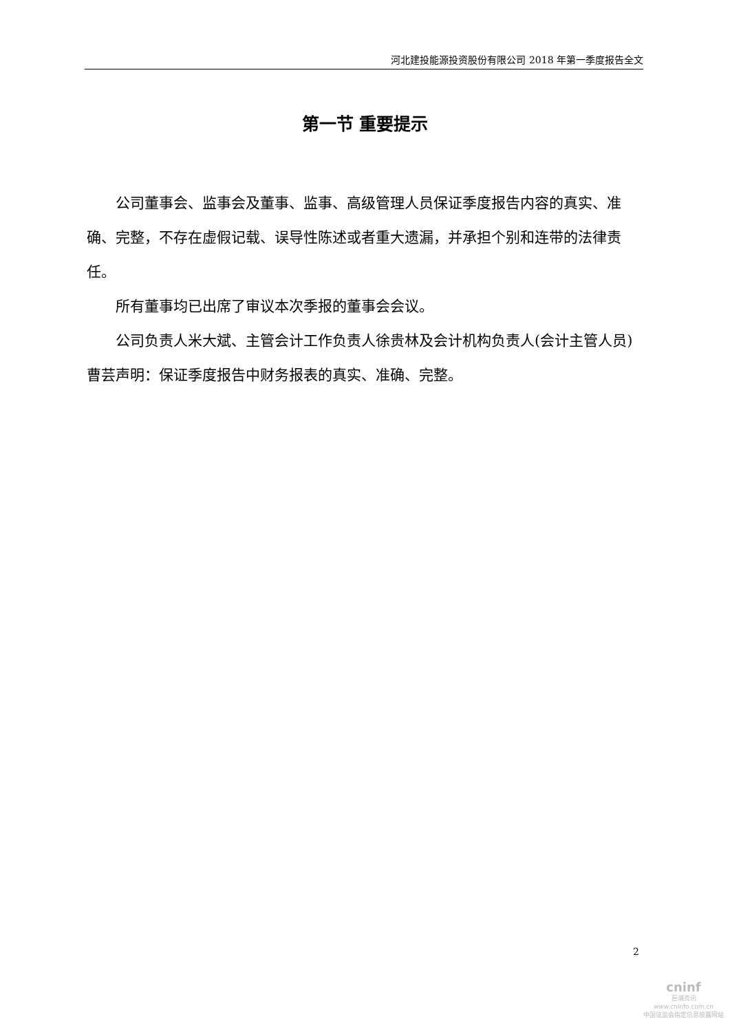河北建投能源投资股份有限公司 2018 年第一季度报告全文
第一节 重要提示
公司董事会、监事会及董事、监事、高级管理人员保证季度报告内容的真实、准确、完整，不存在虚假记载、误导性陈述或者重大遗漏，并承担个别和连带的法律责任。
所有董事均已出席了审议本次季报的董事会会议。
公司负责人米大斌、主管会计工作负责人徐贵林及会计机构负责人(会计主管人员)曹芸声明：保证季度报告中财务报表的真实、准确、完整。
2
cninf
巨潮资讯
www.cninfo.com.cn
中国证监会指定信息披露网站